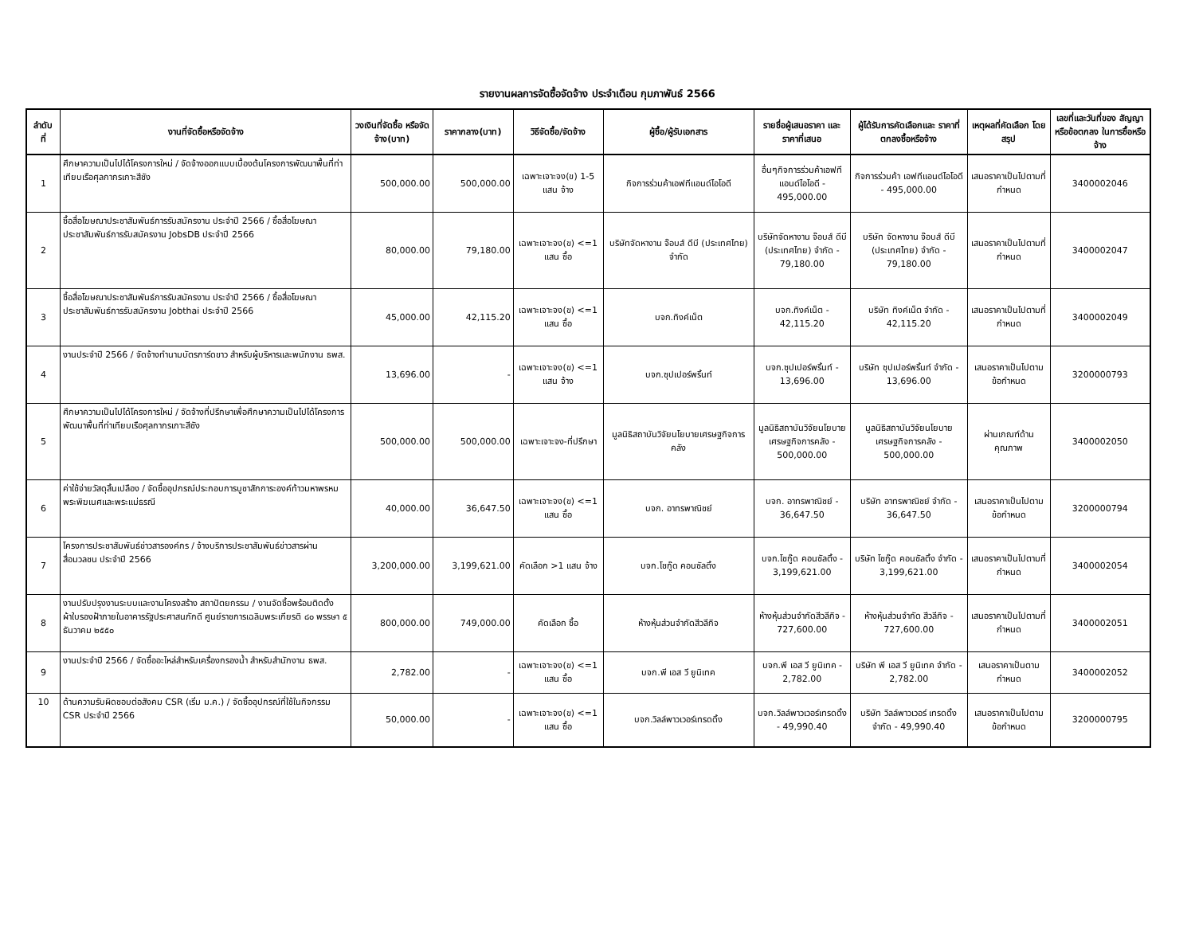รายงานผลการจัดซื้อจัดจ้าง ประจำเดือน กุมภาพันธ์ 2566
| ลำดับ ที่ | งานที่จัดซื้อหรือจัดจ้าง | วงเงินที่จัดซื้อ หรือจัดจ้าง(บาท) | ราคากลาง(บาท) | วิธีจัดซื้อ/จัดจ้าง | ผู้ซื้อ/ผู้รับเอกสาร | รายชื่อผู้เสนอราคา และราคาที่เสนอ | ผู้ได้รับการคัดเลือกและ ราคาที่ตกลงซื้อหรือจ้าง | เหตุผลที่คัดเลือก โดยสรุป | เลขที่และวันที่ของ สัญญาหรือข้อตกลง ในการซื้อหรือจ้าง |
| --- | --- | --- | --- | --- | --- | --- | --- | --- | --- |
| 1 | ศึกษาความเป็นไปได้โครงการใหม่ / จัดจ้างออกแบบเบื้องต้นโครงการพัฒนาพื้นที่ท่าเทียบเรือศุลกากรเกาะสีชัง | 500,000.00 | 500,000.00 | เฉพาะเจาะจง(ข) 1-5 แสน จ้าง | กิจการร่วมค้าเอฟทีแอนด์ไอโอดี | อื่นๆกิจการร่วมค้าเอฟทีแอนด์ไอโอดี - 495,000.00 | กิจการร่วมค้า เอฟทีแอนด์ไอโอดี - 495,000.00 | เสนอราคาเป็นไปตามที่กำหนด | 3400002046 |
| 2 | ซื้อสื่อโฆษณาประชาสัมพันธ์การรับสมัครงาน ประจำปี 2566 / ซื้อสื่อโฆษณาประชาสัมพันธ์การรับสมัครงาน JobsDB ประจำปี 2566 | 80,000.00 | 79,180.00 | เฉพาะเจาะจง(ข) <=1 แสน ซื้อ | บริษัทจัดหางาน จ๊อบส์ ดีบี (ประเทศไทย) จำกัด | บริษัทจัดหางาน จ๊อบส์ ดีบี (ประเทศไทย) จำกัด - 79,180.00 | บริษัท จัดหางาน จ๊อบส์ ดีบี (ประเทศไทย) จำกัด - 79,180.00 | เสนอราคาเป็นไปตามที่กำหนด | 3400002047 |
| 3 | ซื้อสื่อโฆษณาประชาสัมพันธ์การรับสมัครงาน ประจำปี 2566 / ซื้อสื่อโฆษณาประชาสัมพันธ์การรับสมัครงาน Jobthai ประจำปี 2566 | 45,000.00 | 42,115.20 | เฉพาะเจาะจง(ข) <=1 แสน ซื้อ | บจก.ทิงค์เน็ต | บจก.ทิงค์เน็ต - 42,115.20 | บริษัท ทิงค์เน็ต จำกัด - 42,115.20 | เสนอราคาเป็นไปตามที่กำหนด | 3400002049 |
| 4 | งานประจำปี 2566 / จัดจ้างทำนามบัตรการ์ดขาว สำหรับผู้บริหารและพนักงาน ธพส. | 13,696.00 | - | เฉพาะเจาะจง(ข) <=1 แสน จ้าง | บจก.ซุปเปอร์พริ้นท์ | บจก.ซุปเปอร์พริ้นท์ - 13,696.00 | บริษัท ซุปเปอร์พริ้นท์ จำกัด - 13,696.00 | เสนอราคาเป็นไปตามข้อกำหนด | 3200000793 |
| 5 | ศึกษาความเป็นไปได้โครงการใหม่ / จัดจ้างที่ปรึกษาเพื่อศึกษาความเป็นไปได้โครงการพัฒนาพื้นที่ท่าเทียบเรือศุลกากรเกาะสีชัง | 500,000.00 | 500,000.00 | เฉพาะเจาะจง-ที่ปรึกษา | มูลนิธิสถาบันวิจัยนโยบายเศรษฐกิจการคลัง | มูลนิธิสถาบันวิจัยนโยบายเศรษฐกิจการคลัง - 500,000.00 | มูลนิธิสถาบันวิจัยนโยบายเศรษฐกิจการคลัง - 500,000.00 | ผ่านเกณฑ์ด้านคุณภาพ | 3400002050 |
| 6 | ค่าใช้จ่ายวัสดุสิ้นเปลือง / จัดซื้ออุปกรณ์ประกอบการบูชาสักการะองค์ท้าวมหาพรหม พระพิฆเนศและพระแม่ธรณี | 40,000.00 | 36,647.50 | เฉพาะเจาะจง(ข) <=1 แสน ซื้อ | บจก. อาทรพาณิชย์ | บจก. อาทรพาณิชย์ - 36,647.50 | บริษัท อาทรพาณิชย์ จำกัด - 36,647.50 | เสนอราคาเป็นไปตามข้อกำหนด | 3200000794 |
| 7 | โครงการประชาสัมพันธ์ข่าวสารองค์กร / จ้างบริการประชาสัมพันธ์ข่าวสารผ่านสื่อมวลชน ประจำปี 2566 | 3,200,000.00 | 3,199,621.00 | คัดเลือก >1 แสน จ้าง | บจก.โชกู๊ด คอนซัลติ้ง | บจก.โชกู๊ด คอนซัลติ้ง - 3,199,621.00 | บริษัท โชกู๊ด คอนซัลติ้ง จำกัด - 3,199,621.00 | เสนอราคาเป็นไปตามที่กำหนด | 3400002054 |
| 8 | งานปรับปรุงงานระบบและงานโครงสร้าง สถาปัตยกรรม / งานจัดซื้อพร้อมติดตั้งผ้าใบรองฝ้าภายในอาคารรัฐประศาสนภักดี ศูนย์ราชการเฉลิมพระเกียรติ ๘๐ พรรษา ๕ ธันวาคม ๒๕๕๐ | 800,000.00 | 749,000.00 | คัดเลือก ซื้อ | ห้างหุ้นส่วนจำกัดสีวลีกิจ | ห้างหุ้นส่วนจำกัดสีวลีกิจ - 727,600.00 | ห้างหุ้นส่วนจำกัด สีวลีกิจ - 727,600.00 | เสนอราคาเป็นไปตามที่กำหนด | 3400002051 |
| 9 | งานประจำปี 2566 / จัดซื้ออะไหล่สำหรับเครื่องกรองน้ำ สำหรับสำนักงาน ธพส. | 2,782.00 | - | เฉพาะเจาะจง(ข) <=1 แสน ซื้อ | บจก.พี เอส วี ยูนิเทค | บจก.พี เอส วี ยูนิเทค - 2,782.00 | บริษัท พี เอส วี ยูนิเทค จำกัด - 2,782.00 | เสนอราคาเป็นตามกำหนด | 3400002052 |
| 10 | ด้านความรับผิดชอบต่อสังคม CSR (เริ่ม ม.ค.) / จัดซื้ออุปกรณ์ที่ใช้ในกิจกรรม CSR ประจำปี 2566 | 50,000.00 | - | เฉพาะเจาะจง(ข) <=1 แสน ซื้อ | บจก.วิลล์พาวเวอร์เทรดดิ้ง | บจก.วิลล์พาวเวอร์เทรดดิ้ง - 49,990.40 | บริษัท วิลล์พาวเวอร์ เทรดดิ้ง จำกัด - 49,990.40 | เสนอราคาเป็นไปตามข้อกำหนด | 3200000795 |